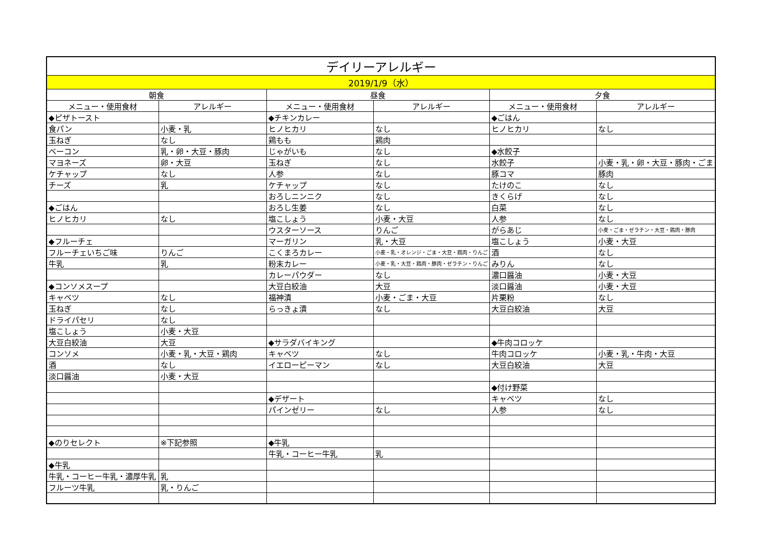| デイリーアレルギー | | | | | |
| --- | --- | --- | --- | --- | --- |
| 2019/1/9（水） | | | | | |
| 朝食 | | 昼食 | | 夕食 | |
| メニュー・使用食材 | アレルギー | メニュー・使用食材 | アレルギー | メニュー・使用食材 | アレルギー |
| ◆ピザトースト | | ◆チキンカレー | | ◆ごはん | |
| 食パン | 小麦・乳 | ヒノヒカリ | なし | ヒノヒカリ | なし |
| 玉ねぎ | なし | 鶏もも | 鶏肉 | | |
| ベーコン | 乳・卵・大豆・豚肉 | じゃがいも | なし | ◆水餃子 | |
| マヨネーズ | 卵・大豆 | 玉ねぎ | なし | 水餃子 | 小麦・乳・卵・大豆・豚肉・ごま |
| ケチャップ | なし | 人参 | なし | 豚コマ | 豚肉 |
| チーズ | 乳 | ケチャップ | なし | たけのこ | なし |
| | | おろしニンニク | なし | きくらげ | なし |
| ◆ごはん | | おろし生姜 | なし | 白菜 | なし |
| ヒノヒカリ | なし | 塩こしょう | 小麦・大豆 | 人参 | なし |
| | | ウスターソース | りんご | がらあじ | 小麦・ごま・ゼラチン・大豆・鶏肉・豚肉 |
| ◆フルーチェ | | マーガリン | 乳・大豆 | 塩こしょう | 小麦・大豆 |
| フルーチェいちご味 | りんご | こくまろカレー | 小麦・乳・オレンジ・ごま・大豆・鶏肉・りんご | 酒 | なし |
| 牛乳 | 乳 | 粉末カレー | 小麦・乳・大豆・鶏肉・豚肉・ゼラチン・りんご | みりん | なし |
| | | カレーパウダー | なし | 濃口醤油 | 小麦・大豆 |
| ◆コンソメスープ | | 大豆白絞油 | 大豆 | 淡口醤油 | 小麦・大豆 |
| キャベツ | なし | 福神漬 | 小麦・ごま・大豆 | 片栗粉 | なし |
| 玉ねぎ | なし | らっきょ漬 | なし | 大豆白絞油 | 大豆 |
| ドライパセリ | なし | | | | |
| 塩こしょう | 小麦・大豆 | | | | |
| 大豆白絞油 | 大豆 | ◆サラダバイキング | | ◆牛肉コロッケ | |
| コンソメ | 小麦・乳・大豆・鶏肉 | キャベツ | なし | 牛肉コロッケ | 小麦・乳・牛肉・大豆 |
| 酒 | なし | イエローピーマン | なし | 大豆白絞油 | 大豆 |
| 淡口醤油 | 小麦・大豆 | | | | |
| | | | | ◆付け野菜 | |
| | | ◆デザート | | キャベツ | なし |
| | | パインゼリー | なし | 人参 | なし |
| ◆のりセレクト | ※下記参照 | ◆牛乳 | | | |
| | | 牛乳・コーヒー牛乳 | 乳 | | |
| ◆牛乳 | | | | | |
| 牛乳・コーヒー牛乳・濃厚牛乳 | 乳 | | | | |
| フルーツ牛乳 | 乳・りんご | | | | |